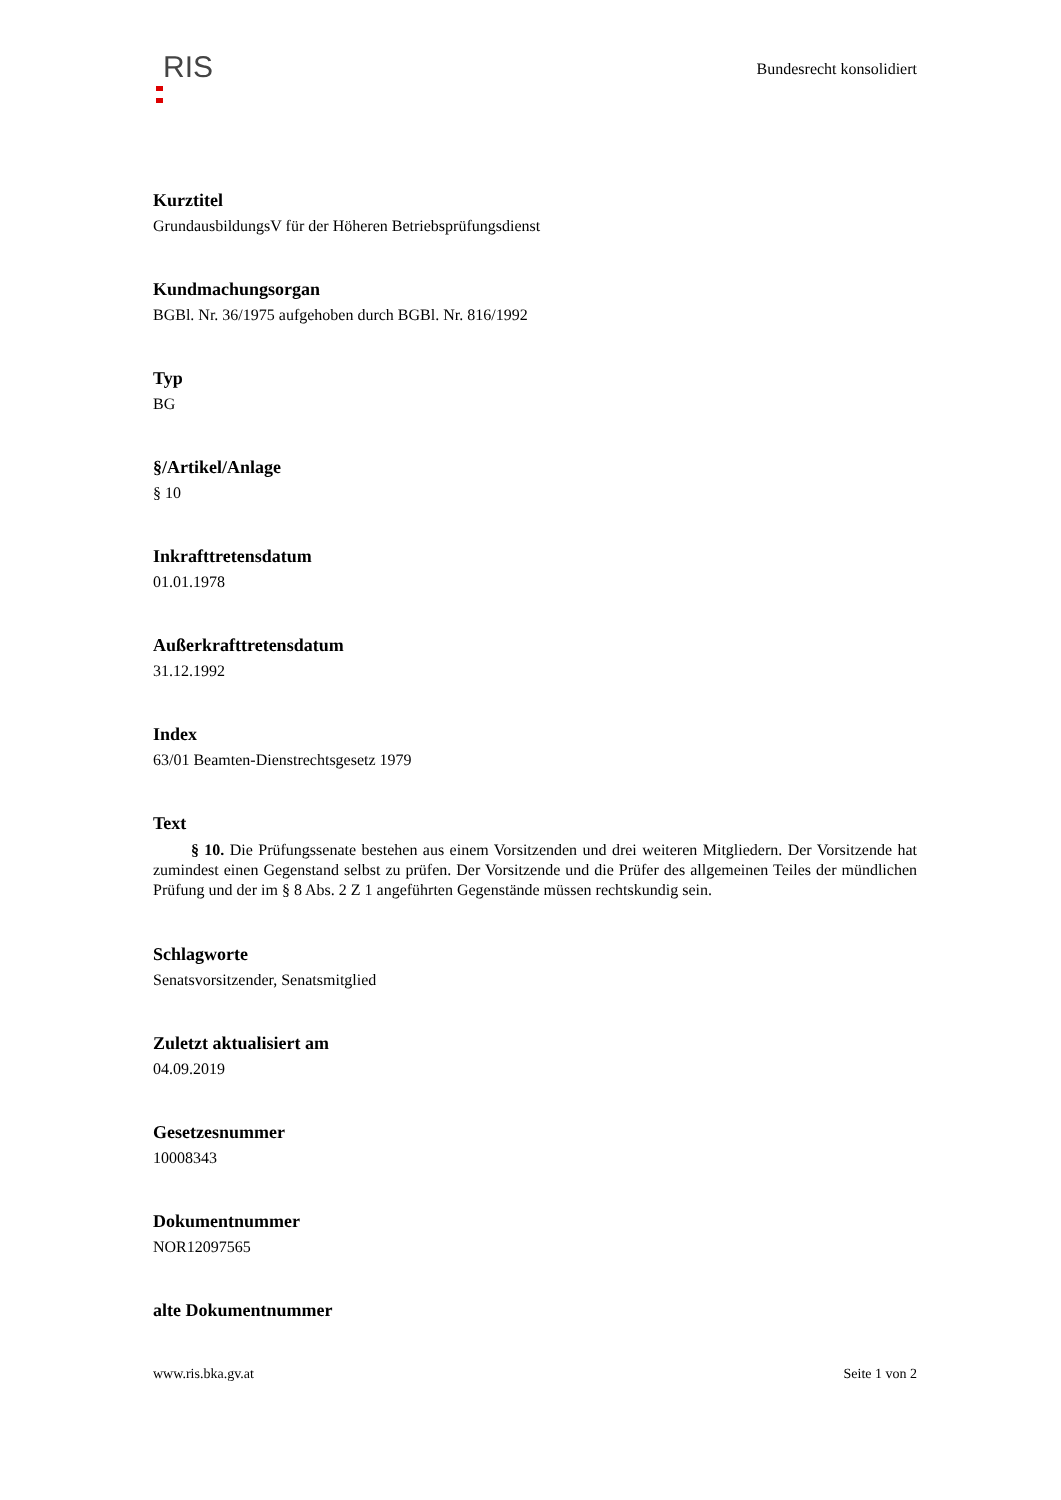RIS
Bundesrecht konsolidiert
Kurztitel
GrundausbildungsV für der Höheren Betriebsprüfungsdienst
Kundmachungsorgan
BGBl. Nr. 36/1975 aufgehoben durch BGBl. Nr. 816/1992
Typ
BG
§/Artikel/Anlage
§ 10
Inkrafttretensdatum
01.01.1978
Außerkrafttretensdatum
31.12.1992
Index
63/01 Beamten-Dienstrechtsgesetz 1979
Text
§ 10. Die Prüfungssenate bestehen aus einem Vorsitzenden und drei weiteren Mitgliedern. Der Vorsitzende hat zumindest einen Gegenstand selbst zu prüfen. Der Vorsitzende und die Prüfer des allgemeinen Teiles der mündlichen Prüfung und der im § 8 Abs. 2 Z 1 angeführten Gegenstände müssen rechtskundig sein.
Schlagworte
Senatsvorsitzender, Senatsmitglied
Zuletzt aktualisiert am
04.09.2019
Gesetzesnummer
10008343
Dokumentnummer
NOR12097565
alte Dokumentnummer
www.ris.bka.gv.at Seite 1 von 2